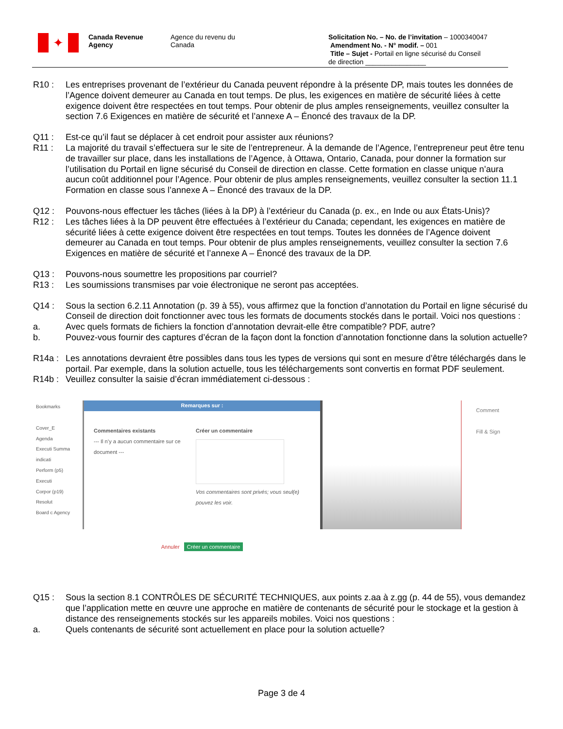✦
Canada Revenue
Agency
Agence du revenu du
Canada
Solicitation No. – No. de l’invitation – 1000340047
Amendment No. - N° modif. – 001
Title – Sujet - Portail en ligne sécurisé du Conseil
de direction ________________
R10 : Les entreprises provenant de l’extérieur du Canada peuvent répondre à la présente DP, mais toutes les données de l’Agence doivent demeurer au Canada en tout temps. De plus, les exigences en matière de sécurité liées à cette exigence doivent être respectées en tout temps. Pour obtenir de plus amples renseignements, veuillez consulter la section 7.6 Exigences en matière de sécurité et l’annexe A – Énoncé des travaux de la DP.
Q11 : Est-ce qu’il faut se déplacer à cet endroit pour assister aux réunions?
R11 : La majorité du travail s’effectuera sur le site de l’entrepreneur. À la demande de l’Agence, l’entrepreneur peut être tenu de travailler sur place, dans les installations de l’Agence, à Ottawa, Ontario, Canada, pour donner la formation sur l’utilisation du Portail en ligne sécurisé du Conseil de direction en classe. Cette formation en classe unique n’aura aucun coût additionnel pour l’Agence. Pour obtenir de plus amples renseignements, veuillez consulter la section 11.1 Formation en classe sous l’annexe A – Énoncé des travaux de la DP.
Q12 : Pouvons-nous effectuer les tâches (liées à la DP) à l’extérieur du Canada (p. ex., en Inde ou aux États-Unis)?
R12 : Les tâches liées à la DP peuvent être effectuées à l’extérieur du Canada; cependant, les exigences en matière de sécurité liées à cette exigence doivent être respectées en tout temps. Toutes les données de l’Agence doivent demeurer au Canada en tout temps. Pour obtenir de plus amples renseignements, veuillez consulter la section 7.6 Exigences en matière de sécurité et l’annexe A – Énoncé des travaux de la DP.
Q13 : Pouvons-nous soumettre les propositions par courriel?
R13 : Les soumissions transmises par voie électronique ne seront pas acceptées.
Q14 : Sous la section 6.2.11 Annotation (p. 39 à 55), vous affirmez que la fonction d’annotation du Portail en ligne sécurisé du Conseil de direction doit fonctionner avec tous les formats de documents stockés dans le portail. Voici nos questions :
a. Avec quels formats de fichiers la fonction d’annotation devrait-elle être compatible? PDF, autre?
b. Pouvez-vous fournir des captures d’écran de la façon dont la fonction d’annotation fonctionne dans la solution actuelle?
R14a : Les annotations devraient être possibles dans tous les types de versions qui sont en mesure d’être téléchargés dans le portail. Par exemple, dans la solution actuelle, tous les téléchargements sont convertis en format PDF seulement.
R14b : Veuillez consulter la saisie d’écran immédiatement ci-dessous :
Bookmarks
Cover_E
Agenda
Executi Summa indicati
Perform (p5)
Executi
Corpor (p19)
Resolut
Board c Agency
Remarques sur :
Commentaires existants
--- Il n’y a aucun commentaire sur ce document ---
Créer un commentaire
Vos commentaires sont privés; vous seul(e) pouvez les voir.
Annuler Créer un commentaire
Comment
Fill & Sign
Q15 : Sous la section 8.1 CONTRÔLES DE SÉCURITÉ TECHNIQUES, aux points z.aa à z.gg (p. 44 de 55), vous demandez que l’application mette en œuvre une approche en matière de contenants de sécurité pour le stockage et la gestion à distance des renseignements stockés sur les appareils mobiles. Voici nos questions :
a. Quels contenants de sécurité sont actuellement en place pour la solution actuelle?
Page 3 de 4